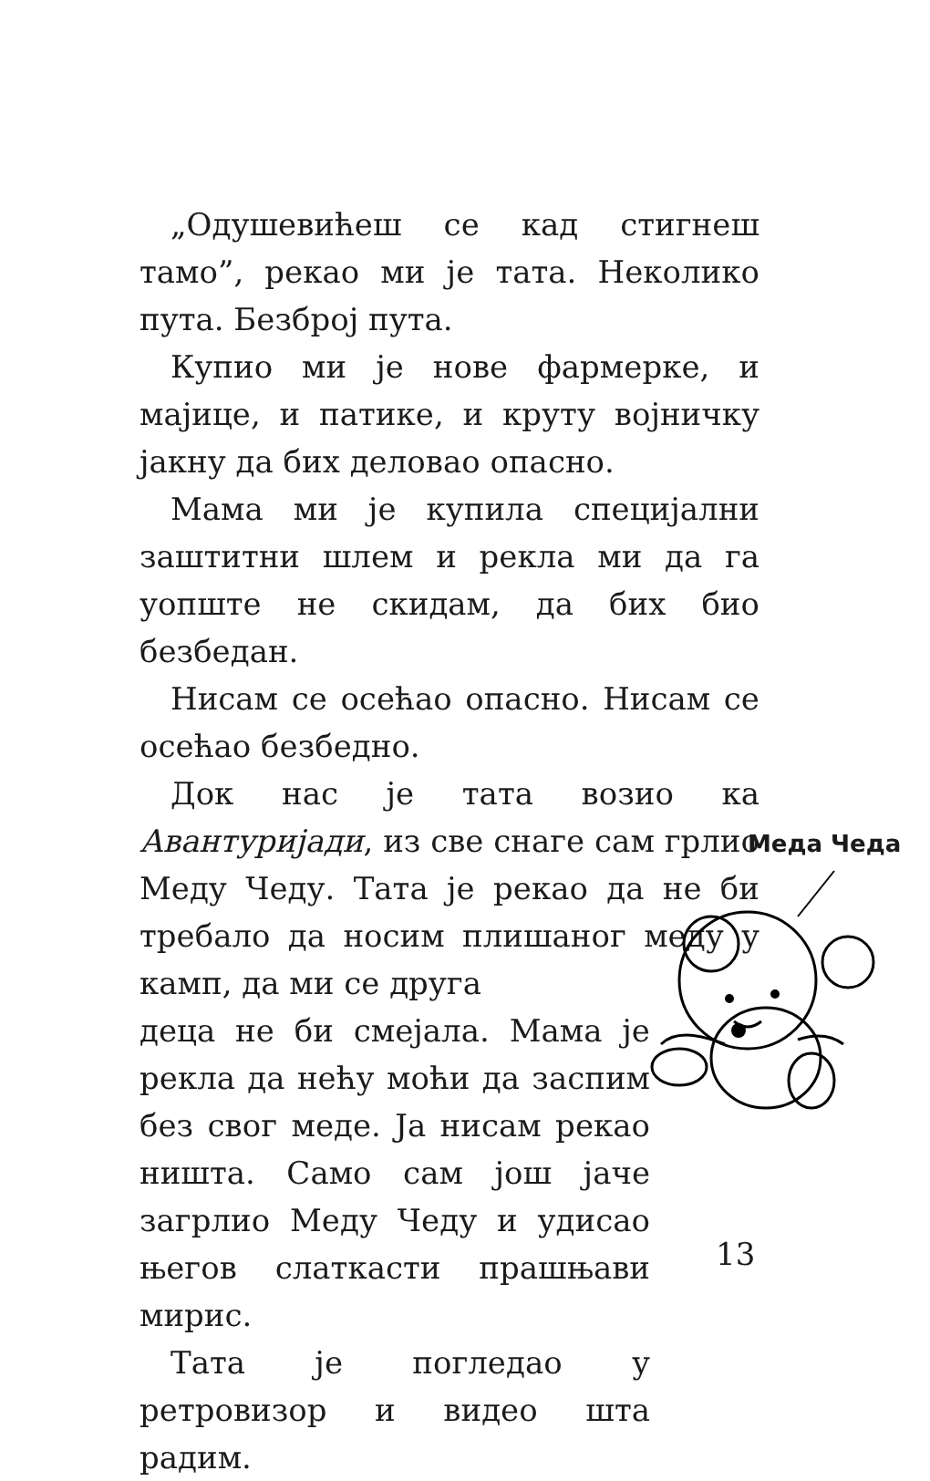„Одушевићеш се кад стигнеш тамо”, рекао ми је тата. Неколико пута. Безброј пута.
Купио ми је нове фармерке, и мајице, и патике, и круту војничку јакну да бих деловао опасно.
Мама ми је купила специјални заштитни шлем и рекла ми да га уопште не скидам, да бих био безбедан.
Нисам се осећао опасно. Нисам се осећао безбедно.
Док нас је тата возио ка Авантуријади, из све снаге сам грлио Меду Чеду. Тата је рекао да не би требало да носим плишаног меду у камп, да ми се друга
деца не би смејала. Мама је рекла да нећу моћи да заспим без свог меде. Ја нисам рекао ништа. Само сам још јаче загрлио Меду Чеду и удисао његов слаткасти прашњави мирис.
Тата је погледао у ретровизор и видео шта радим.
Меда Чеда
13